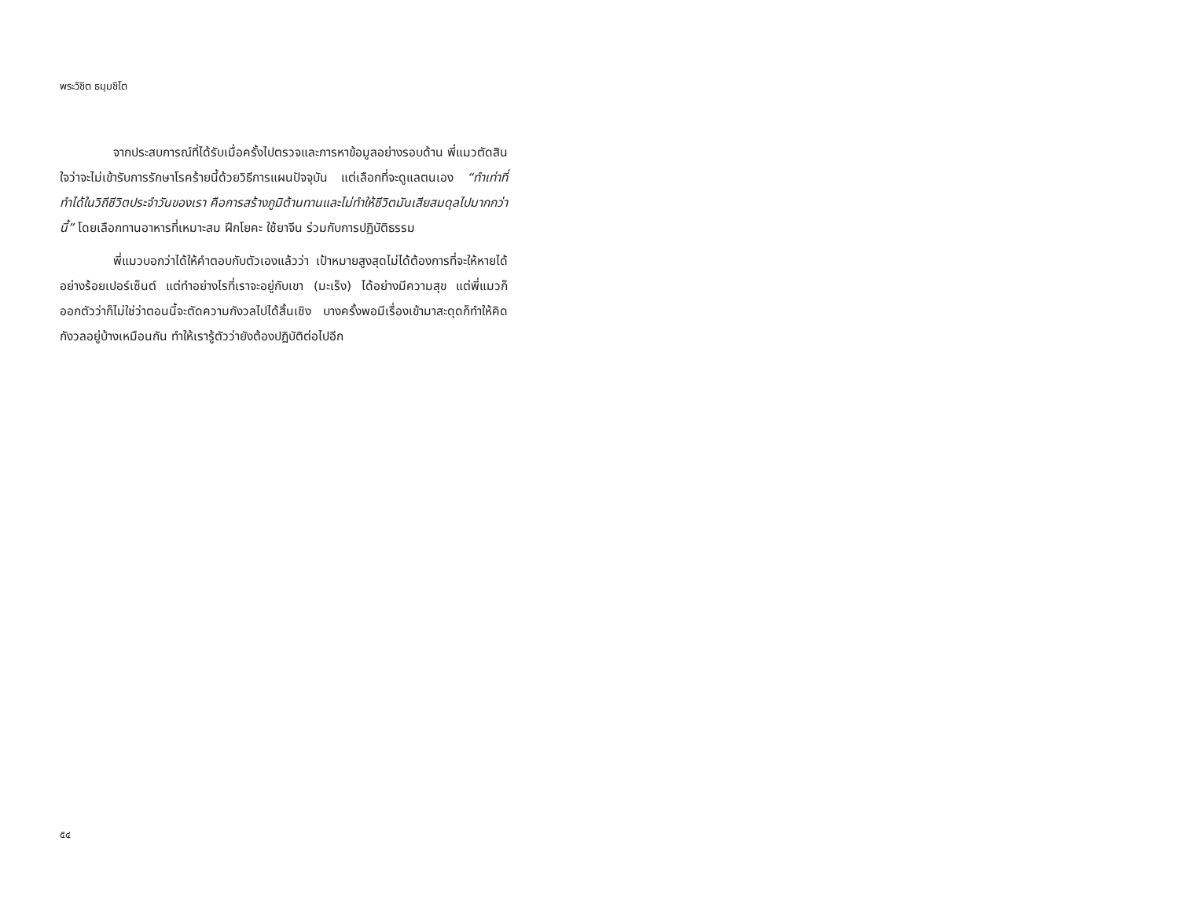พระวิชิต ธมฺมชิโต
จากประสบการณ์ที่ได้รับเมื่อครั้งไปตรวจและการหาข้อมูลอย่างรอบด้าน พี่แมวตัดสินใจว่าจะไม่เข้ารับการรักษาโรคร้ายนี้ด้วยวิธีการแผนปัจจุบัน แต่เลือกที่จะดูแลตนเอง “ทำเท่าที่ทำได้ในวิถีชีวิตประจำวันของเรา คือการสร้างภูมิต้านทานและไม่ทำให้ชีวิตมันเสียสมดุลไปมากกว่านี้” โดยเลือกทานอาหารที่เหมาะสม ฝึกโยคะ ใช้ยาจีน ร่วมกับการปฏิบัติธรรม
พี่แมวบอกว่าได้ให้คำตอบกับตัวเองแล้วว่า เป้าหมายสูงสุดไม่ได้ต้องการที่จะให้หายได้อย่างร้อยเปอร์เซ็นต์ แต่ทำอย่างไรที่เราจะอยู่กับเขา (มะเร็ง) ได้อย่างมีความสุข แต่พี่แมวก็ออกตัวว่าก็ไม่ใช่ว่าตอนนี้จะตัดความกังวลไปได้สิ้นเชิง บางครั้งพอมีเรื่องเข้ามาสะดุดก็ทำให้คิดกังวลอยู่บ้างเหมือนกัน ทำให้เรารู้ตัวว่ายังต้องปฏิบัติต่อไปอีก
๕๔